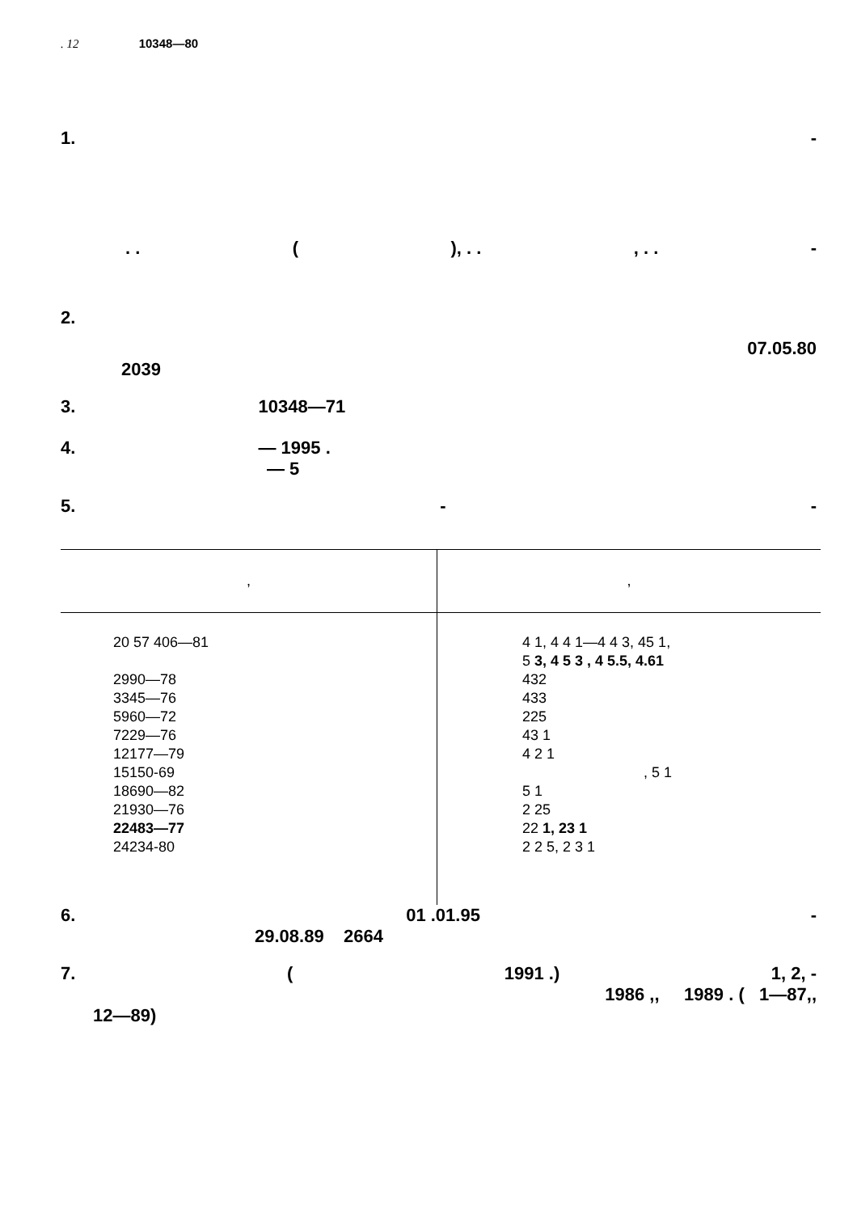. 12 10348—80
1. -
. . (), . ., . . -
2.
07.05.80
2039
3. 10348—71
4. — 1995 .
— 5
5. - -
| , | , |
| --- | --- |
| 20 57 406—81 2990—78 3345—76 5960—72 7229—76 12177—79 15150-69 18690—82 21930—76 22483—77 24234-80 | 4 1, 4 4 1—4 4 3, 45 1, 5 3, 4 5 3 , 4 5.5, 4.61 432 433 225 43 1 4 2 1 , 5 1 5 1 2 25 22 1, 23 1 2 2 5, 2 3 1 |
6. 01 .01.95 -
29.08.89 2664
7. (1991 .) 1, 2, -
1986 ,, 1989 . ( 1—87,,
12—89)